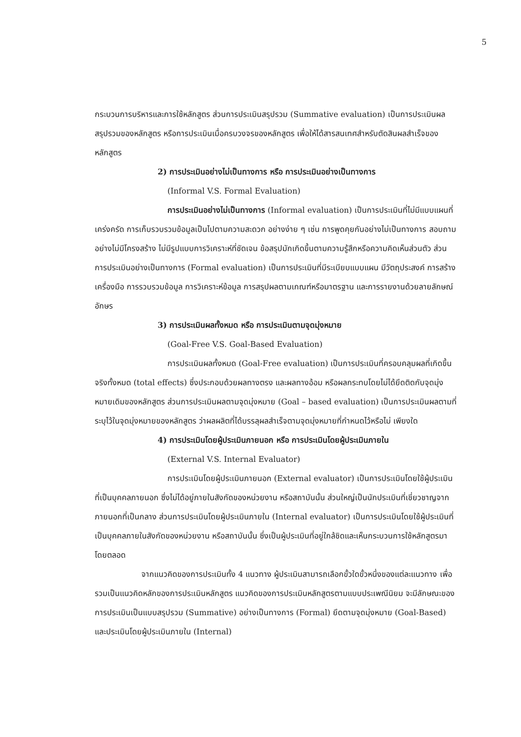5
กระบวนการบริหารและการใช้หลักสูตร ส่วนการประเมินสรุปรวม (Summative evaluation) เป็นการประเมินผลสรุปรวมของหลักสูตร หรือการประเมินเมื่อครบวงจรของหลักสูตร เพื่อให้ได้สารสนเทศสำหรับตัดสินผลสำเร็จของหลักสูตร
2) การประเมินอย่างไม่เป็นทางการ หรือ การประเมินอย่างเป็นทางการ
(Informal V.S. Formal Evaluation)
การประเมินอย่างไม่เป็นทางการ (Informal evaluation) เป็นการประเมินที่ไม่มีแบบแผนที่เคร่งครัด การเก็บรวบรวมข้อมูลเป็นไปตามความสะดวก อย่างง่าย ๆ เช่น การพูดคุยกันอย่างไม่เป็นทางการ สอบถามอย่างไม่มีโครงสร้าง ไม่มีรูปแบบการวิเคราะห์ที่ชัดเจน ข้อสรุปมักเกิดขึ้นตามความรู้สึกหรือความคิดเห็นส่วนตัว ส่วนการประเมินอย่างเป็นทางการ (Formal evaluation) เป็นการประเมินที่มีระเบียบแบบแผน มีวัตถุประสงค์ การสร้างเครื่องมือ การรวบรวมข้อมูล การวิเคราะห์ข้อมูล การสรุปผลตามเกณฑ์หรือมาตรฐาน และการรายงานด้วยลายลักษณ์อักษร
3) การประเมินผลทั้งหมด หรือ การประเมินตามจุดมุ่งหมาย
(Goal-Free V.S. Goal-Based Evaluation)
การประเมินผลทั้งหมด (Goal-Free evaluation) เป็นการประเมินที่ครอบคลุมผลที่เกิดขึ้นจริงทั้งหมด (total effects) ซึ่งประกอบด้วยผลทางตรง และผลทางอ้อม หรือผลกระทบโดยไม่ได้ยึดติดกับจุดมุ่งหมายเดิมของหลักสูตร ส่วนการประเมินผลตามจุดมุ่งหมาย (Goal – based evaluation) เป็นการประเมินผลตามที่ระบุไว้ในจุดมุ่งหมายของหลักสูตร ว่าผลผลิตที่ได้บรรลุผลสำเร็จตามจุดมุ่งหมายที่กำหนดไว้หรือไม่ เพียงใด
4) การประเมินโดยผู้ประเมินภายนอก หรือ การประเมินโดยผู้ประเมินภายใน
(External V.S. Internal Evaluator)
การประเมินโดยผู้ประเมินภายนอก (External evaluator) เป็นการประเมินโดยใช้ผู้ประเมินที่เป็นบุคคลภายนอก ซึ่งไม่ได้อยู่ภายในสังกัดของหน่วยงาน หรือสถาบันนั้น ส่วนใหญ่เป็นนักประเมินที่เชี่ยวชาญจากภายนอกที่เป็นกลาง ส่วนการประเมินโดยผู้ประเมินภายใน (Internal evaluator) เป็นการประเมินโดยใช้ผู้ประเมินที่เป็นบุคคลภายในสังกัดของหน่วยงาน หรือสถาบันนั้น ซึ่งเป็นผู้ประเมินที่อยู่ใกล้ชิดและเห็นกระบวนการใช้หลักสูตรมาโดยตลอด
จากแนวคิดของการประเมินทั้ง 4 แนวทาง ผู้ประเมินสามารถเลือกขั้วใดขั้วหนึ่งของแต่ละแนวทาง เพื่อรวมเป็นแนวคิดหลักของการประเมินหลักสูตร แนวคิดของการประเมินหลักสูตรตามแบบประเพณีนิยม จะมีลักษณะของการประเมินเป็นแบบสรุปรวม (Summative) อย่างเป็นทางการ (Formal) ยึดตามจุดมุ่งหมาย (Goal-Based) และประเมินโดยผู้ประเมินภายใน (Internal)